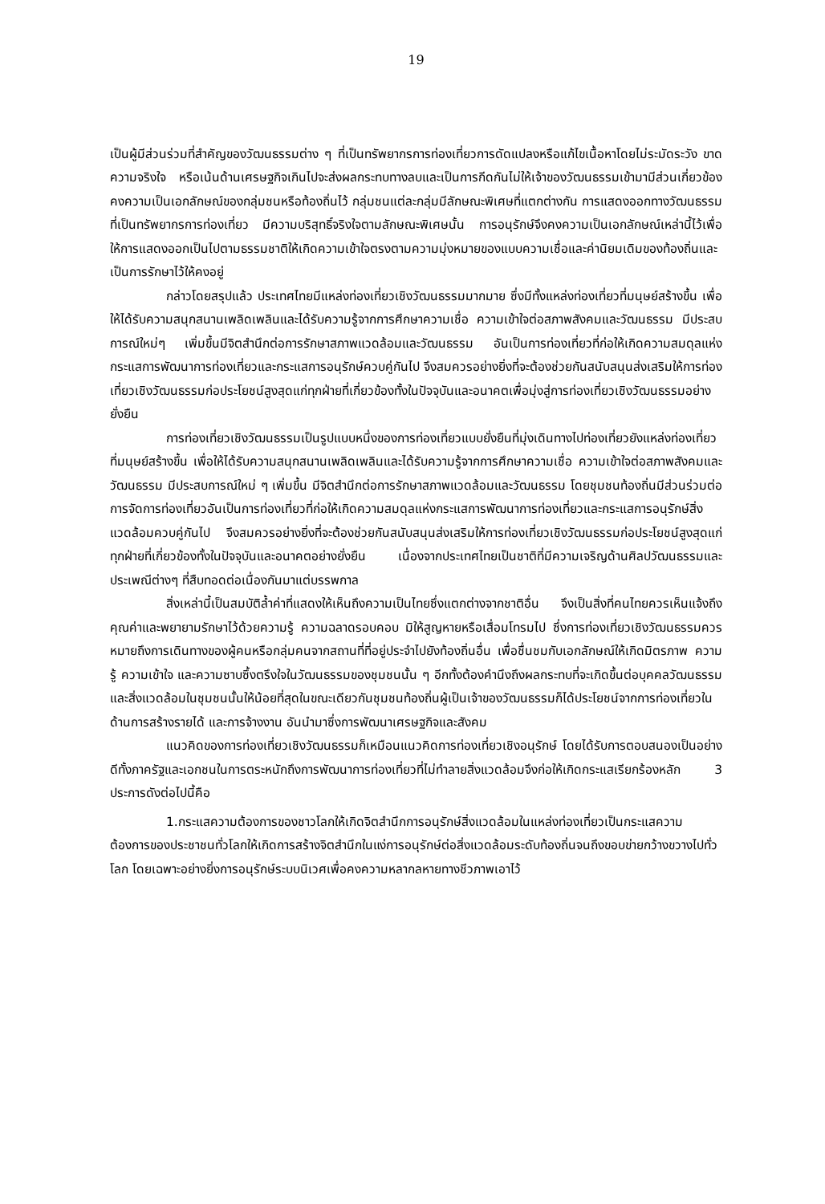19
เป็นผู้มีส่วนร่วมที่สำคัญของวัฒนธรรมต่าง ๆ ที่เป็นทรัพยากรการท่องเที่ยวการดัดแปลงหรือแก้ไขเนื้อหาโดยไม่ระมัดระวัง ขาดความจริงใจ หรือเน้นด้านเศรษฐกิจเกินไปจะส่งผลกระทบทางลบและเป็นการกีดกันไม่ให้เจ้าของวัฒนธรรมเข้ามามีส่วนเกี่ยวข้อง คงความเป็นเอกลักษณ์ของกลุ่มชนหรือท้องถิ่นไว้ กลุ่มชนแต่ละกลุ่มมีลักษณะพิเศษที่แตกต่างกัน การแสดงออกทางวัฒนธรรมที่เป็นทรัพยากรการท่องเที่ยว มีความบริสุทธิ์จริงใจตามลักษณะพิเศษนั้น การอนุรักษ์จึงคงความเป็นเอกลักษณ์เหล่านี้ไว้เพื่อให้การแสดงออกเป็นไปตามธรรมชาติให้เกิดความเข้าใจตรงตามความมุ่งหมายของแบบความเชื่อและค่านิยมเดิมของท้องถิ่นและเป็นการรักษาไว้ให้คงอยู่
กล่าวโดยสรุปแล้ว ประเทศไทยมีแหล่งท่องเที่ยวเชิงวัฒนธรรมมากมาย ซึ่งมีทั้งแหล่งท่องเที่ยวที่มนุษย์สร้างขึ้น เพื่อให้ได้รับความสนุกสนานเพลิดเพลินและได้รับความรู้จากการศึกษาความเชื่อ ความเข้าใจต่อสภาพสังคมและวัฒนธรรม มีประสบการณ์ใหม่ๆ เพิ่มขึ้นมีจิตสำนึกต่อการรักษาสภาพแวดล้อมและวัฒนธรรม อันเป็นการท่องเที่ยวที่ก่อให้เกิดความสมดุลแห่งกระแสการพัฒนาการท่องเที่ยวและกระแสการอนุรักษ์ควบคู่กันไป จึงสมควรอย่างยิ่งที่จะต้องช่วยกันสนับสนุนส่งเสริมให้การท่องเที่ยวเชิงวัฒนธรรมก่อประโยชน์สูงสุดแก่ทุกฝ่ายที่เกี่ยวข้องทั้งในปัจจุบันและอนาคตเพื่อมุ่งสู่การท่องเที่ยวเชิงวัฒนธรรมอย่างยั่งยืน
การท่องเที่ยวเชิงวัฒนธรรมเป็นรูปแบบหนึ่งของการท่องเที่ยวแบบยั่งยืนที่มุ่งเดินทางไปท่องเที่ยวยังแหล่งท่องเที่ยวที่มนุษย์สร้างขึ้น เพื่อให้ได้รับความสนุกสนานเพลิดเพลินและได้รับความรู้จากการศึกษาความเชื่อ ความเข้าใจต่อสภาพสังคมและวัฒนธรรม มีประสบการณ์ใหม่ ๆ เพิ่มขึ้น มีจิตสำนึกต่อการรักษาสภาพแวดล้อมและวัฒนธรรม โดยชุมชนท้องถิ่นมีส่วนร่วมต่อการจัดการท่องเที่ยวอันเป็นการท่องเที่ยวที่ก่อให้เกิดความสมดุลแห่งกระแสการพัฒนาการท่องเที่ยวและกระแสการอนุรักษ์สิ่งแวดล้อมควบคู่กันไป จึงสมควรอย่างยิ่งที่จะต้องช่วยกันสนับสนุนส่งเสริมให้การท่องเที่ยวเชิงวัฒนธรรมก่อประโยชน์สูงสุดแก่ทุกฝ่ายที่เกี่ยวข้องทั้งในปัจจุบันและอนาคตอย่างยั่งยืน เนื่องจากประเทศไทยเป็นชาติที่มีความเจริญด้านศิลปวัฒนธรรมและประเพณีต่างๆ ที่สืบทอดต่อเนื่องกันมาแต่บรรพกาล
สิ่งเหล่านี้เป็นสมบัติล้ำค่าที่แสดงให้เห็นถึงความเป็นไทยซึ่งแตกต่างจากชาติอื่น จึงเป็นสิ่งที่คนไทยควรเห็นแจ้งถึงคุณค่าและพยายามรักษาไว้ด้วยความรู้ ความฉลาดรอบคอบ มิให้สูญหายหรือเสื่อมโทรมไป ซึ่งการท่องเที่ยวเชิงวัฒนธรรมควรหมายถึงการเดินทางของผู้คนหรือกลุ่มคนจากสถานที่ที่อยู่ประจำไปยังท้องถิ่นอื่น เพื่อชื่นชมกับเอกลักษณ์ให้เกิดมิตรภาพ ความรู้ ความเข้าใจ และความซาบซึ้งตรึงใจในวัฒนธรรมของชุมชนนั้น ๆ อีกทั้งต้องคำนึงถึงผลกระทบที่จะเกิดขึ้นต่อบุคคลวัฒนธรรม และสิ่งแวดล้อมในชุมชนนั้นให้น้อยที่สุดในขณะเดียวกันชุมชนท้องถิ่นผู้เป็นเจ้าของวัฒนธรรมก็ได้ประโยชน์จากการท่องเที่ยวในด้านการสร้างรายได้ และการจ้างงาน อันนำมาซึ่งการพัฒนาเศรษฐกิจและสังคม
แนวคิดของการท่องเที่ยวเชิงวัฒนธรรมก็เหมือนแนวคิดการท่องเที่ยวเชิงอนุรักษ์ โดยได้รับการตอบสนองเป็นอย่างดีทั้งภาครัฐและเอกชนในการตระหนักถึงการพัฒนาการท่องเที่ยวที่ไม่ทำลายสิ่งแวดล้อมจึงก่อให้เกิดกระแสเรียกร้องหลัก 3 ประการดังต่อไปนี้คือ
1.กระแสความต้องการของชาวโลกให้เกิดจิตสำนึกการอนุรักษ์สิ่งแวดล้อมในแหล่งท่องเที่ยวเป็นกระแสความต้องการของประชาชนทั่วโลกให้เกิดการสร้างจิตสำนึกในแง่การอนุรักษ์ต่อสิ่งแวดล้อมระดับท้องถิ่นจนถึงขอบข่ายกว้างขวางไปทั่วโลก โดยเฉพาะอย่างยิ่งการอนุรักษ์ระบบนิเวศเพื่อคงความหลากลหายทางชีวภาพเอาไว้